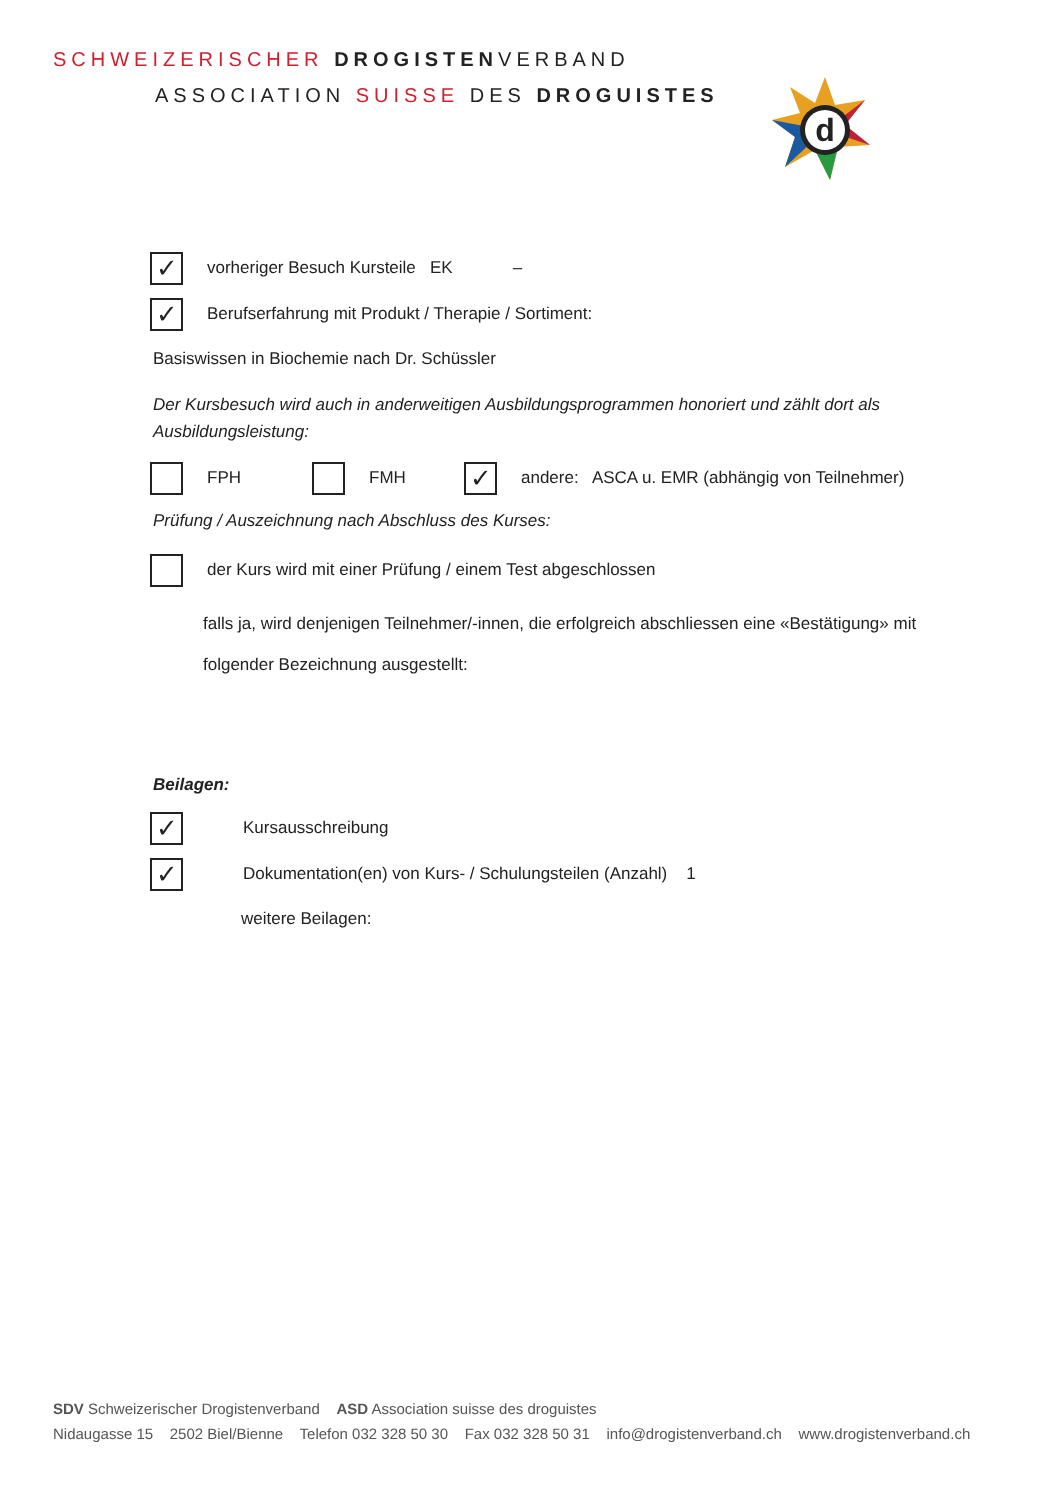SCHWEIZERISCHER DROGISTENVERBAND
ASSOCIATION SUISSE DES DROGUISTES
d
✓ vorheriger Besuch Kursteile EK –
✓ Berufserfahrung mit Produkt / Therapie / Sortiment:
Basiswissen in Biochemie nach Dr. Schüssler
Der Kursbesuch wird auch in anderweitigen Ausbildungsprogrammen honoriert und zählt dort als Ausbildungsleistung:
FPH FMH ✓ andere: ASCA u. EMR (abhängig von Teilnehmer)
Prüfung / Auszeichnung nach Abschluss des Kurses:
der Kurs wird mit einer Prüfung / einem Test abgeschlossen
falls ja, wird denjenigen Teilnehmer/-innen, die erfolgreich abschliessen eine «Bestätigung» mit folgender Bezeichnung ausgestellt:
Beilagen:
✓ Kursausschreibung
✓ Dokumentation(en) von Kurs- / Schulungsteilen (Anzahl) 1
weitere Beilagen:
SDV Schweizerischer Drogistenverband ASD Association suisse des droguistes
Nidaugasse 15 2502 Biel/Bienne Telefon 032 328 50 30 Fax 032 328 50 31 info@drogistenverband.ch www.drogistenverband.ch